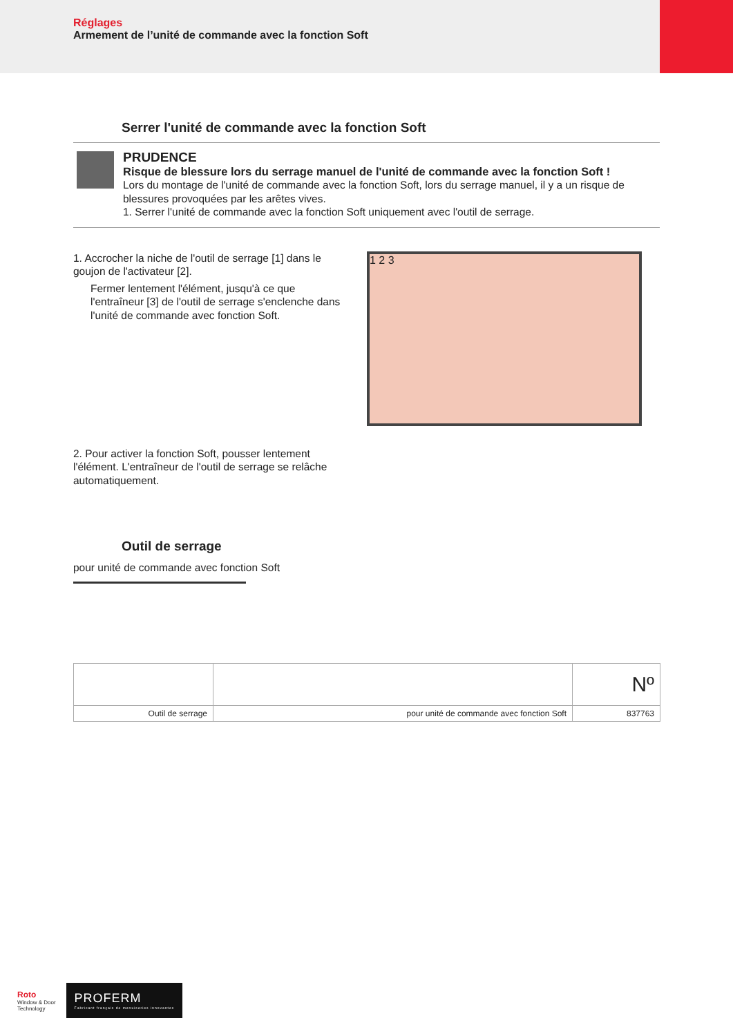Réglages
Armement de l’unité de commande avec la fonction Soft
Serrer l'unité de commande avec la fonction Soft
PRUDENCE
Risque de blessure lors du serrage manuel de l'unité de commande avec la fonction Soft !
Lors du montage de l'unité de commande avec la fonction Soft, lors du serrage manuel, il y a un risque de blessures provoquées par les arêtes vives.
1. Serrer l'unité de commande avec la fonction Soft uniquement avec l'outil de serrage.
1. Accrocher la niche de l'outil de serrage [1] dans le goujon de l'activateur [2].
Fermer lentement l'élément, jusqu'à ce que l'entraîneur [3] de l'outil de serrage s'enclenche dans l'unité de commande avec fonction Soft.
1 2 3
2. Pour activer la fonction Soft, pousser lentement l'élément. L'entraîneur de l'outil de serrage se relâche automatiquement.
Outil de serrage
pour unité de commande avec fonction Soft
| | | Nº |
| Outil de serrage | pour unité de commande avec fonction Soft | 837763 |
Roto
Window & Door
Technology
PROFERM
Fabricant français de menuiseries innovantes